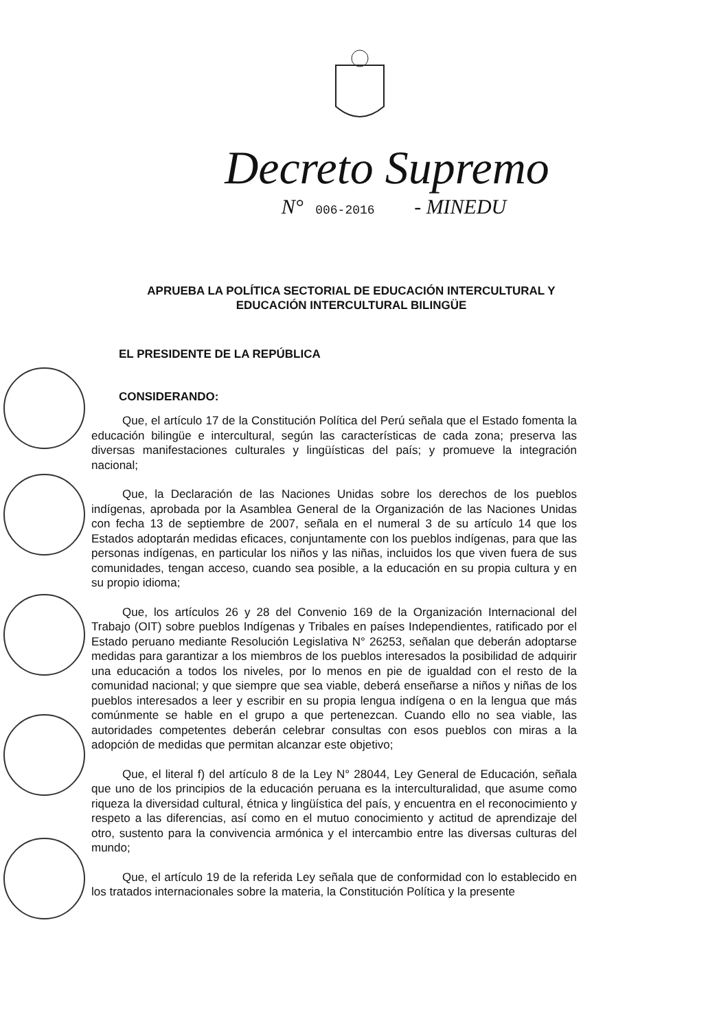Decreto Supremo
N° 006-2016 - MINEDU
APRUEBA LA POLÍTICA SECTORIAL DE EDUCACIÓN INTERCULTURAL Y EDUCACIÓN INTERCULTURAL BILINGÜE
EL PRESIDENTE DE LA REPÚBLICA
CONSIDERANDO:
Que, el artículo 17 de la Constitución Política del Perú señala que el Estado fomenta la educación bilingüe e intercultural, según las características de cada zona; preserva las diversas manifestaciones culturales y lingüísticas del país; y promueve la integración nacional;
Que, la Declaración de las Naciones Unidas sobre los derechos de los pueblos indígenas, aprobada por la Asamblea General de la Organización de las Naciones Unidas con fecha 13 de septiembre de 2007, señala en el numeral 3 de su artículo 14 que los Estados adoptarán medidas eficaces, conjuntamente con los pueblos indígenas, para que las personas indígenas, en particular los niños y las niñas, incluidos los que viven fuera de sus comunidades, tengan acceso, cuando sea posible, a la educación en su propia cultura y en su propio idioma;
Que, los artículos 26 y 28 del Convenio 169 de la Organización Internacional del Trabajo (OIT) sobre pueblos Indígenas y Tribales en países Independientes, ratificado por el Estado peruano mediante Resolución Legislativa N° 26253, señalan que deberán adoptarse medidas para garantizar a los miembros de los pueblos interesados la posibilidad de adquirir una educación a todos los niveles, por lo menos en pie de igualdad con el resto de la comunidad nacional; y que siempre que sea viable, deberá enseñarse a niños y niñas de los pueblos interesados a leer y escribir en su propia lengua indígena o en la lengua que más comúnmente se hable en el grupo a que pertenezcan. Cuando ello no sea viable, las autoridades competentes deberán celebrar consultas con esos pueblos con miras a la adopción de medidas que permitan alcanzar este objetivo;
Que, el literal f) del artículo 8 de la Ley N° 28044, Ley General de Educación, señala que uno de los principios de la educación peruana es la interculturalidad, que asume como riqueza la diversidad cultural, étnica y lingüística del país, y encuentra en el reconocimiento y respeto a las diferencias, así como en el mutuo conocimiento y actitud de aprendizaje del otro, sustento para la convivencia armónica y el intercambio entre las diversas culturas del mundo;
Que, el artículo 19 de la referida Ley señala que de conformidad con lo establecido en los tratados internacionales sobre la materia, la Constitución Política y la presente